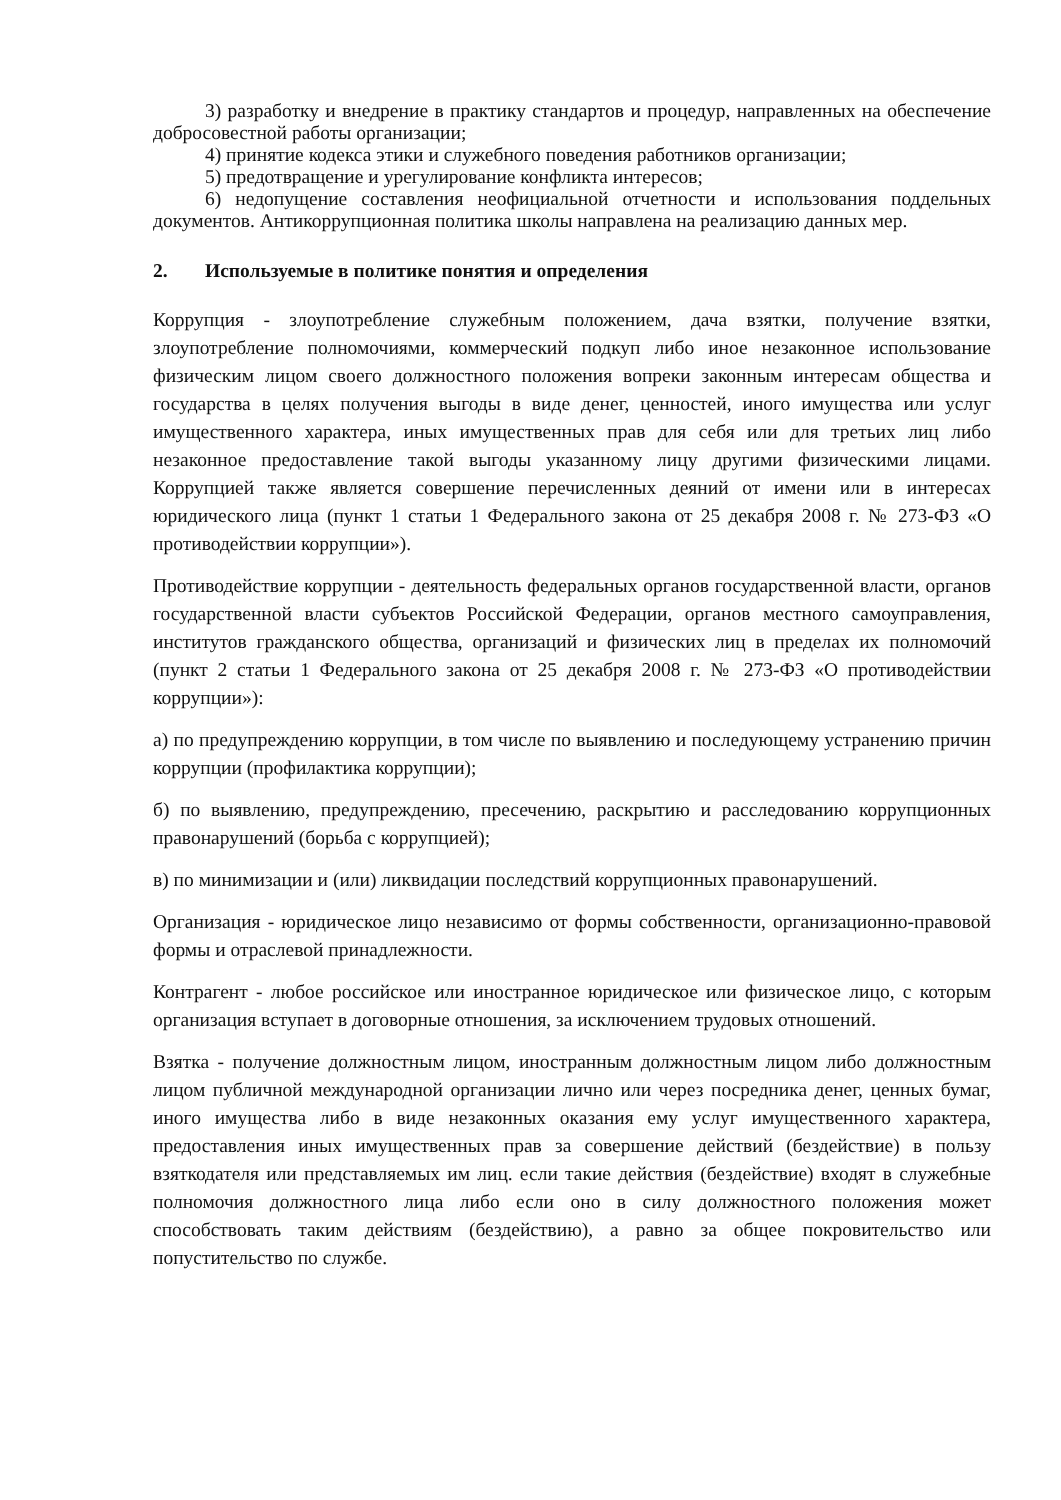3) разработку и внедрение в практику стандартов и процедур, направленных на обеспечение добросовестной работы организации;
4) принятие кодекса этики и служебного поведения работников организации;
5) предотвращение и урегулирование конфликта интересов;
6) недопущение составления неофициальной отчетности и использования поддельных документов. Антикоррупционная политика школы направлена на реализацию данных мер.
2. Используемые в политике понятия и определения
Коррупция - злоупотребление служебным положением, дача взятки, получение взятки, злоупотребление полномочиями, коммерческий подкуп либо иное незаконное использование физическим лицом своего должностного положения вопреки законным интересам общества и государства в целях получения выгоды в виде денег, ценностей, иного имущества или услуг имущественного характера, иных имущественных прав для себя или для третьих лиц либо незаконное предоставление такой выгоды указанному лицу другими физическими лицами. Коррупцией также является совершение перечисленных деяний от имени или в интересах юридического лица (пункт 1 статьи 1 Федерального закона от 25 декабря 2008 г. № 273-ФЗ «О противодействии коррупции»).
Противодействие коррупции - деятельность федеральных органов государственной власти, органов государственной власти субъектов Российской Федерации, органов местного самоуправления, институтов гражданского общества, организаций и физических лиц в пределах их полномочий (пункт 2 статьи 1 Федерального закона от 25 декабря 2008 г. № 273-ФЗ «О противодействии коррупции»):
а) по предупреждению коррупции, в том числе по выявлению и последующему устранению причин коррупции (профилактика коррупции);
б) по выявлению, предупреждению, пресечению, раскрытию и расследованию коррупционных правонарушений (борьба с коррупцией);
в) по минимизации и (или) ликвидации последствий коррупционных правонарушений.
Организация - юридическое лицо независимо от формы собственности, организационно-правовой формы и отраслевой принадлежности.
Контрагент - любое российское или иностранное юридическое или физическое лицо, с которым организация вступает в договорные отношения, за исключением трудовых отношений.
Взятка - получение должностным лицом, иностранным должностным лицом либо должностным лицом публичной международной организации лично или через посредника денег, ценных бумаг, иного имущества либо в виде незаконных оказания ему услуг имущественного характера, предоставления иных имущественных прав за совершение действий (бездействие) в пользу взяткодателя или представляемых им лиц. если такие действия (бездействие) входят в служебные полномочия должностного лица либо если оно в силу должностного положения может способствовать таким действиям (бездействию), а равно за общее покровительство или попустительство по службе.